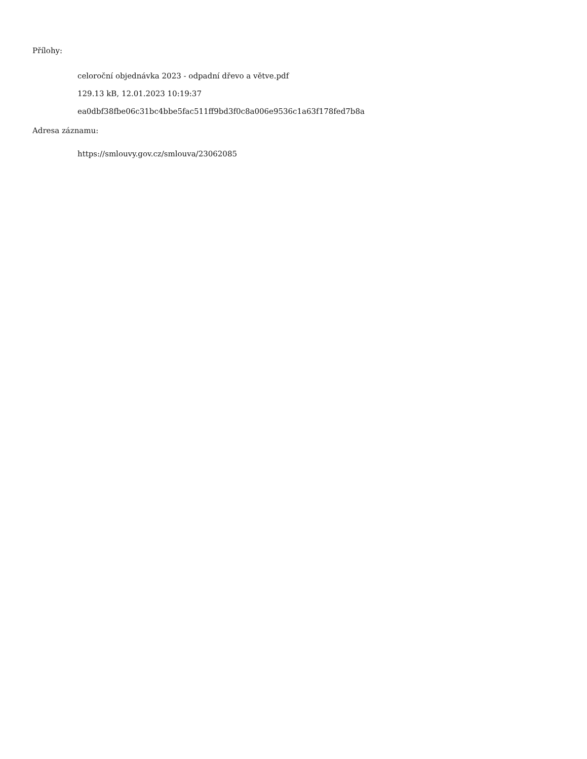Přílohy:
celoroční objednávka 2023 - odpadní dřevo a větve.pdf
129.13 kB, 12.01.2023 10:19:37
ea0dbf38fbe06c31bc4bbe5fac511ff9bd3f0c8a006e9536c1a63f178fed7b8a
Adresa záznamu:
https://smlouvy.gov.cz/smlouva/23062085